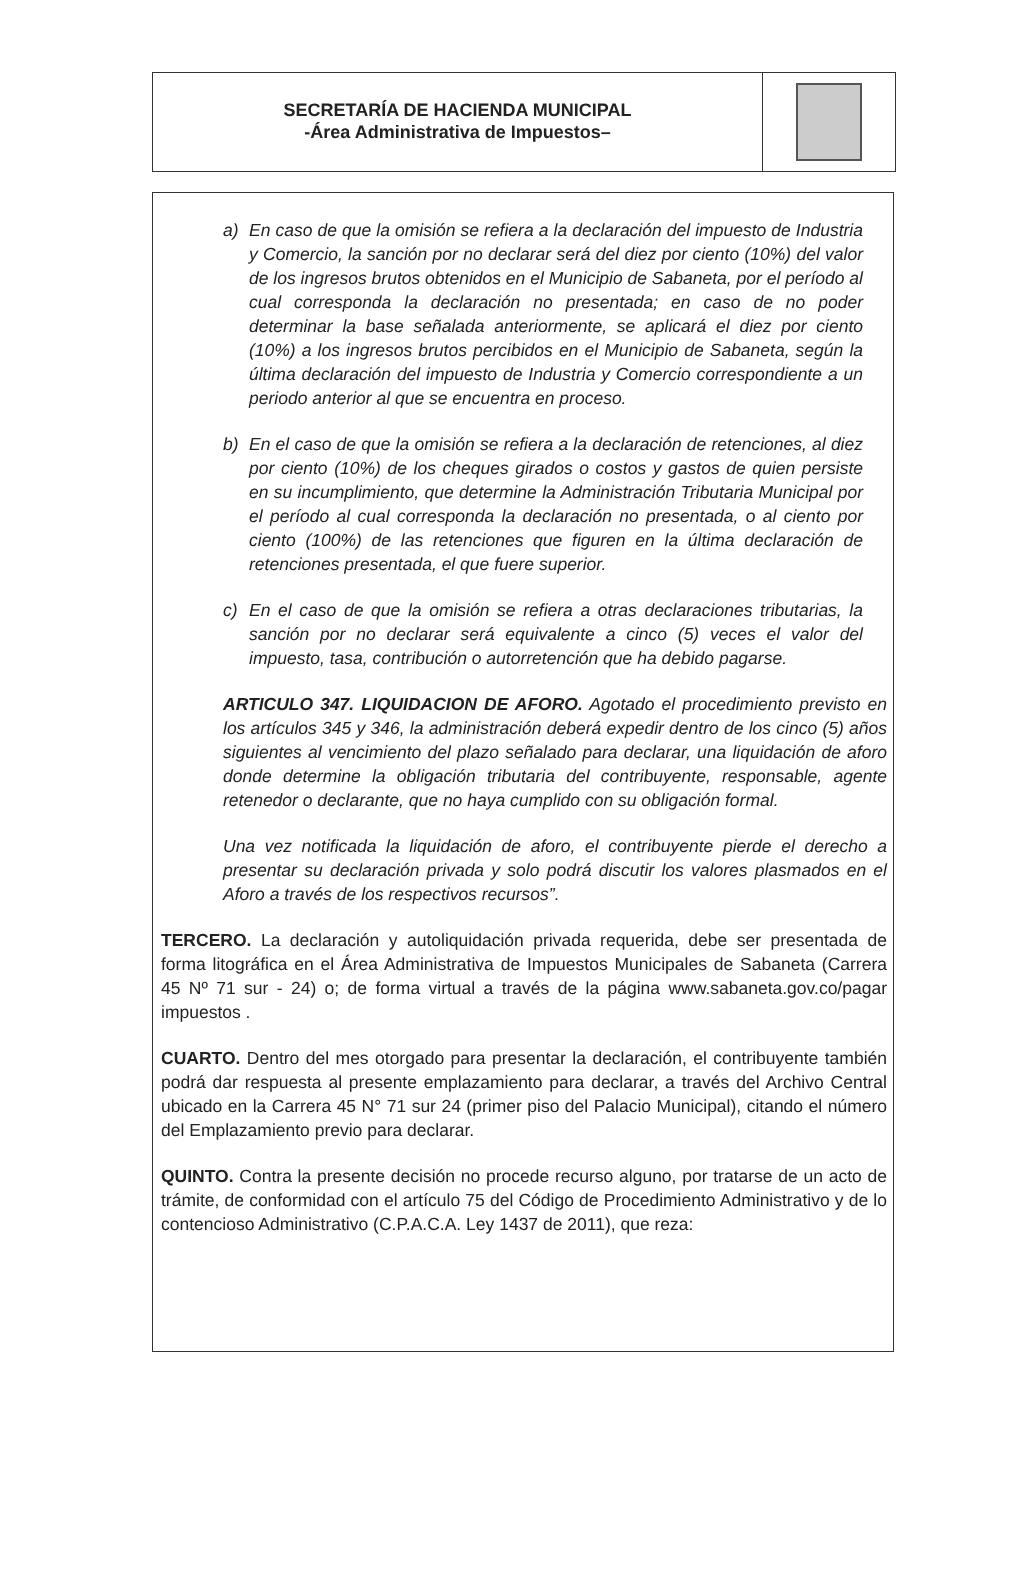SECRETARÍA DE HACIENDA MUNICIPAL
-Área Administrativa de Impuestos–
a) En caso de que la omisión se refiera a la declaración del impuesto de Industria y Comercio, la sanción por no declarar será del diez por ciento (10%) del valor de los ingresos brutos obtenidos en el Municipio de Sabaneta, por el período al cual corresponda la declaración no presentada; en caso de no poder determinar la base señalada anteriormente, se aplicará el diez por ciento (10%) a los ingresos brutos percibidos en el Municipio de Sabaneta, según la última declaración del impuesto de Industria y Comercio correspondiente a un periodo anterior al que se encuentra en proceso.
b) En el caso de que la omisión se refiera a la declaración de retenciones, al diez por ciento (10%) de los cheques girados o costos y gastos de quien persiste en su incumplimiento, que determine la Administración Tributaria Municipal por el período al cual corresponda la declaración no presentada, o al ciento por ciento (100%) de las retenciones que figuren en la última declaración de retenciones presentada, el que fuere superior.
c) En el caso de que la omisión se refiera a otras declaraciones tributarias, la sanción por no declarar será equivalente a cinco (5) veces el valor del impuesto, tasa, contribución o autorretención que ha debido pagarse.
ARTICULO 347. LIQUIDACION DE AFORO. Agotado el procedimiento previsto en los artículos 345 y 346, la administración deberá expedir dentro de los cinco (5) años siguientes al vencimiento del plazo señalado para declarar, una liquidación de aforo donde determine la obligación tributaria del contribuyente, responsable, agente retenedor o declarante, que no haya cumplido con su obligación formal.
Una vez notificada la liquidación de aforo, el contribuyente pierde el derecho a presentar su declaración privada y solo podrá discutir los valores plasmados en el Aforo a través de los respectivos recursos”.
TERCERO. La declaración y autoliquidación privada requerida, debe ser presentada de forma litográfica en el Área Administrativa de Impuestos Municipales de Sabaneta (Carrera 45 Nº 71 sur - 24) o; de forma virtual a través de la página www.sabaneta.gov.co/pagar impuestos .
CUARTO. Dentro del mes otorgado para presentar la declaración, el contribuyente también podrá dar respuesta al presente emplazamiento para declarar, a través del Archivo Central ubicado en la Carrera 45 N° 71 sur 24 (primer piso del Palacio Municipal), citando el número del Emplazamiento previo para declarar.
QUINTO. Contra la presente decisión no procede recurso alguno, por tratarse de un acto de trámite, de conformidad con el artículo 75 del Código de Procedimiento Administrativo y de lo contencioso Administrativo (C.P.A.C.A. Ley 1437 de 2011), que reza: